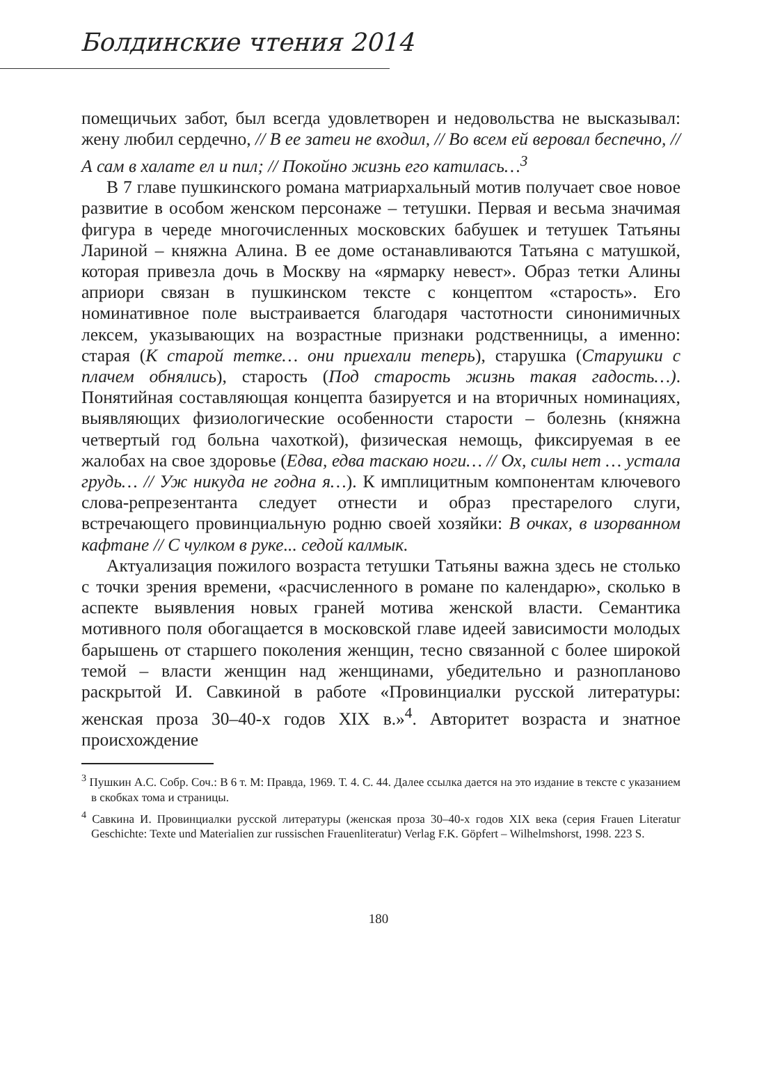Болдинские чтения 2014
помещичьих забот, был всегда удовлетворен и недовольства не высказывал: жену любил сердечно, // В ее затеи не входил, // Во всем ей веровал беспечно, // А сам в халате ел и пил; // Покойно жизнь его катилась…<sup>3</sup>
В 7 главе пушкинского романа матриархальный мотив получает свое новое развитие в особом женском персонаже – тетушки. Первая и весьма значимая фигура в череде многочисленных московских бабушек и тетушек Татьяны Лариной – княжна Алина. В ее доме останавливаются Татьяна с матушкой, которая привезла дочь в Москву на «ярмарку невест». Образ тетки Алины априори связан в пушкинском тексте с концептом «старость». Его номинативное поле выстраивается благодаря частотности синонимичных лексем, указывающих на возрастные признаки родственницы, а именно: старая (К старой тетке… они приехали теперь), старушка (Старушки с плачем обнялись), старость (Под старость жизнь такая гадость…). Понятийная составляющая концепта базируется и на вторичных номинациях, выявляющих физиологические особенности старости – болезнь (княжна четвертый год больна чахоткой), физическая немощь, фиксируемая в ее жалобах на свое здоровье (Едва, едва таскаю ноги… // Ох, силы нет … устала грудь… // Уж никуда не годна я…). К имплицитным компонентам ключевого слова-репрезентанта следует отнести и образ престарелого слуги, встречающего провинциальную родню своей хозяйки: В очках, в изорванном кафтане // С чулком в руке... седой калмык.
Актуализация пожилого возраста тетушки Татьяны важна здесь не столько с точки зрения времени, «расчисленного в романе по календарю», сколько в аспекте выявления новых граней мотива женской власти. Семантика мотивного поля обогащается в московской главе идеей зависимости молодых барышень от старшего поколения женщин, тесно связанной с более широкой темой – власти женщин над женщинами, убедительно и разнопланово раскрытой И. Савкиной в работе «Провинциалки русской литературы: женская проза 30–40-х годов XIX в.»<sup>4</sup>. Авторитет возраста и знатное происхождение
<sup>3</sup> Пушкин А.С. Собр. Соч.: В 6 т. М: Правда, 1969. Т. 4. С. 44. Далее ссылка дается на это издание в тексте с указанием в скобках тома и страницы.
<sup>4</sup> Савкина И. Провинциалки русской литературы (женская проза 30–40-х годов XIX века (серия Frauen Literatur Geschichte: Texte und Materialien zur russischen Frauenliteratur) Verlag F.K. Göpfert – Wilhelmshorst, 1998. 223 S.
180